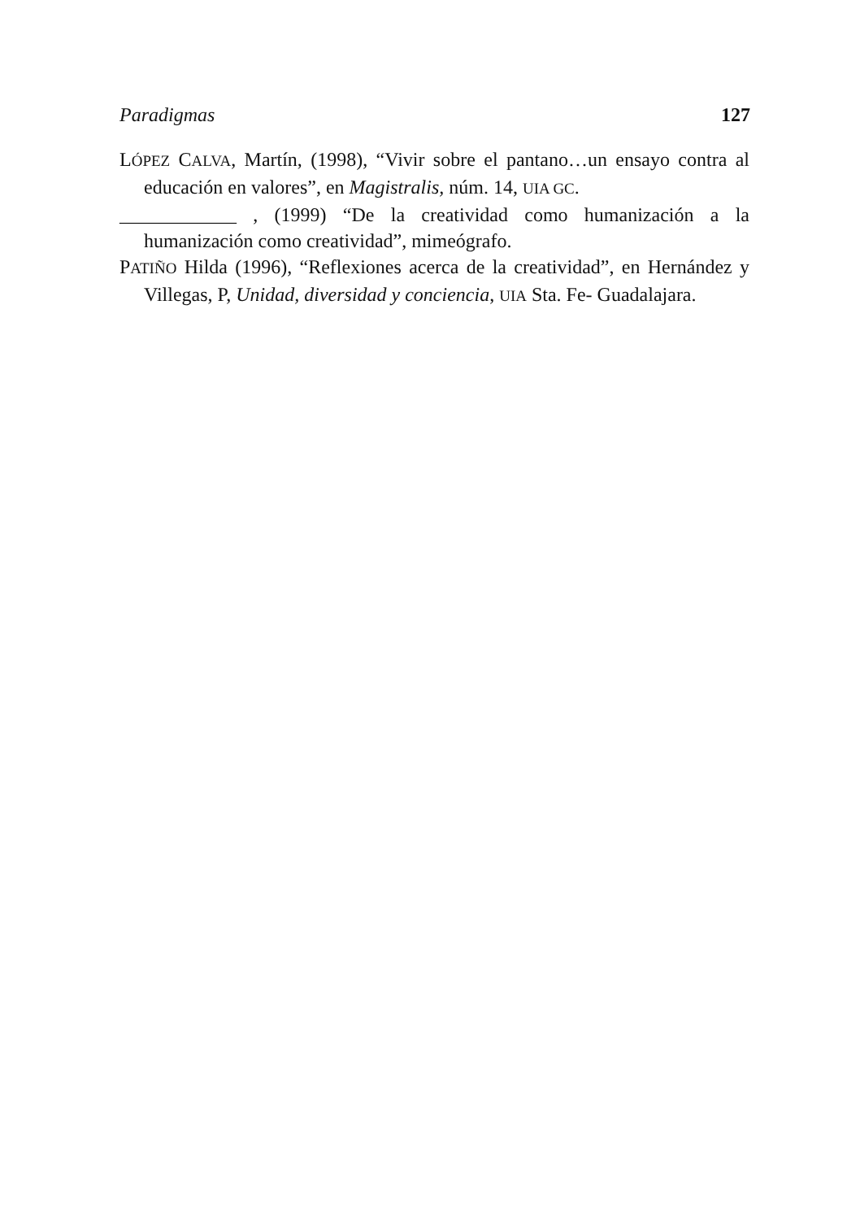Paradigmas 127
LÓPEZ CALVA, Martín, (1998), “Vivir sobre el pantano…un ensayo contra al educación en valores”, en Magistralis, núm. 14, UIA GC.
____________ , (1999) “De la creatividad como humanización a la humanización como creatividad”, mimeógrafo.
PATIÑO Hilda (1996), “Reflexiones acerca de la creatividad”, en Hernández y Villegas, P, Unidad, diversidad y conciencia, UIA Sta. Fe- Guadalajara.